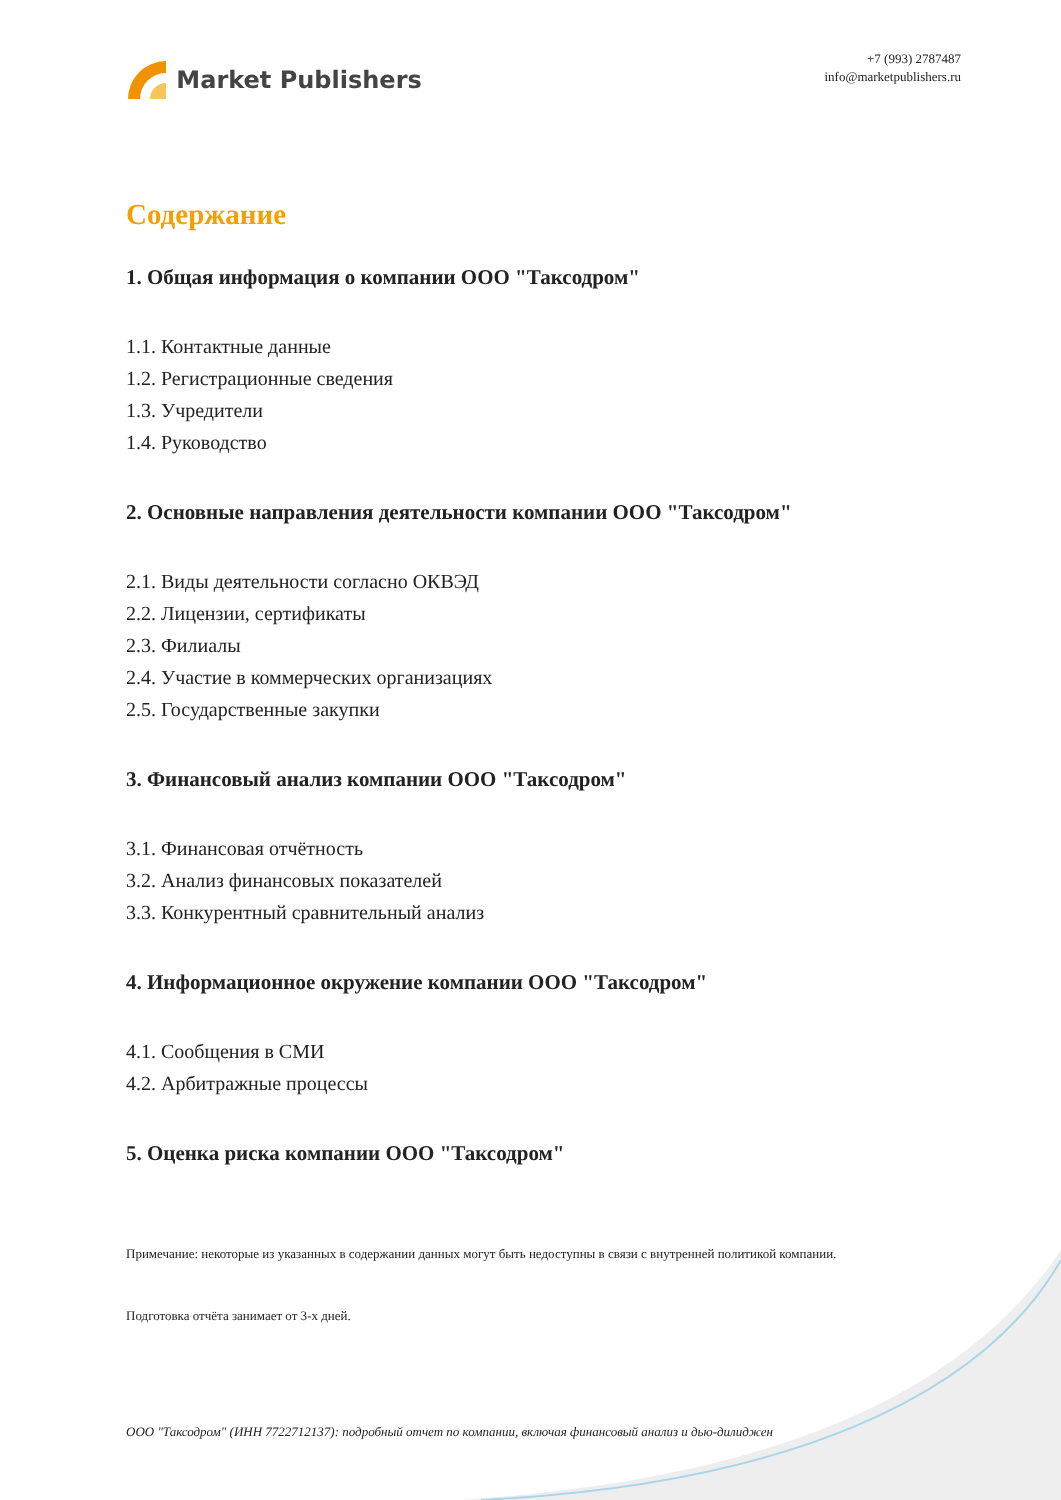Market Publishers
+7 (993) 2787487
info@marketpublishers.ru
Содержание
1. Общая информация о компании ООО "Таксодром"
1.1. Контактные данные
1.2. Регистрационные сведения
1.3. Учредители
1.4. Руководство
2. Основные направления деятельности компании ООО "Таксодром"
2.1. Виды деятельности согласно ОКВЭД
2.2. Лицензии, сертификаты
2.3. Филиалы
2.4. Участие в коммерческих организациях
2.5. Государственные закупки
3. Финансовый анализ компании ООО "Таксодром"
3.1. Финансовая отчётность
3.2. Анализ финансовых показателей
3.3. Конкурентный сравнительный анализ
4. Информационное окружение компании ООО "Таксодром"
4.1. Сообщения в СМИ
4.2. Арбитражные процессы
5. Оценка риска компании ООО "Таксодром"
Примечание: некоторые из указанных в содержании данных могут быть недоступны в связи с внутренней политикой компании.
Подготовка отчёта занимает от 3-х дней.
ООО "Таксодром" (ИНН 7722712137): подробный отчет по компании, включая финансовый анализ и дью-дилиджен